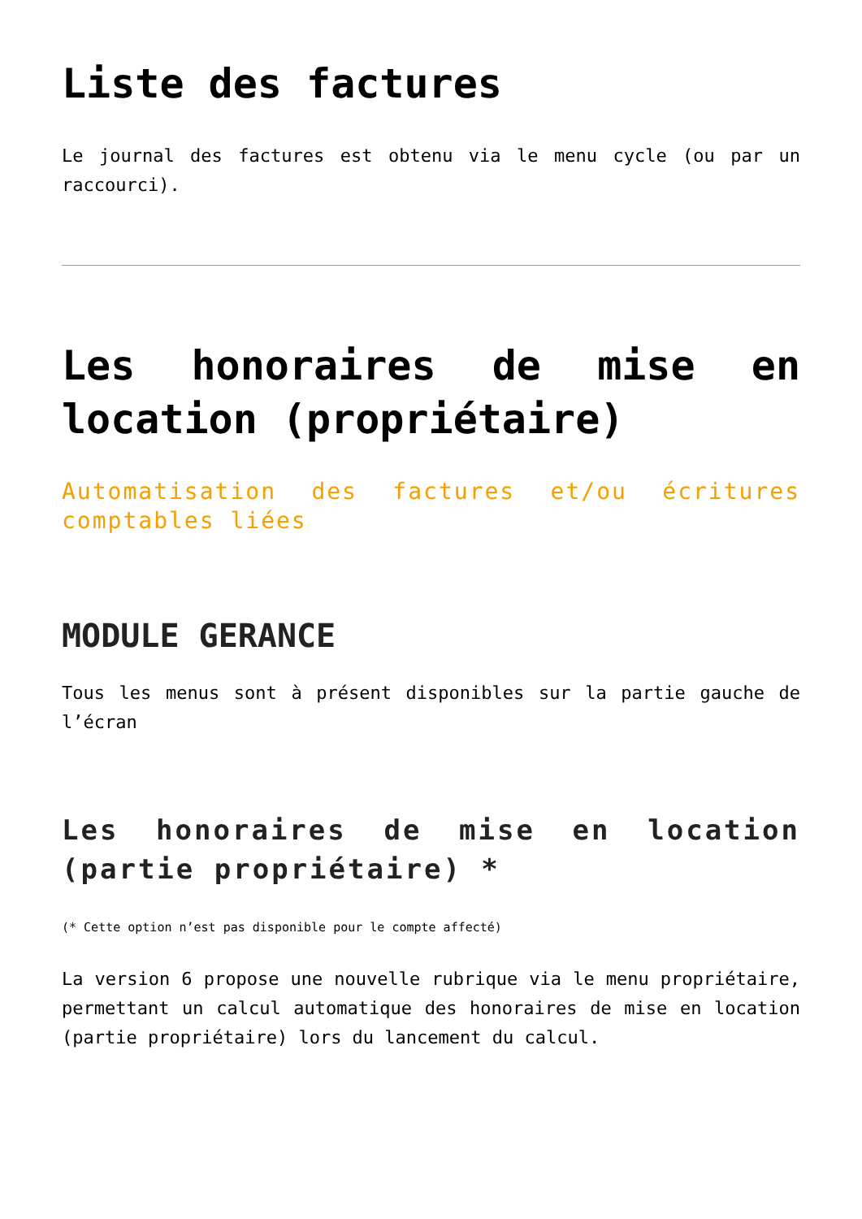Liste des factures
Le journal des factures est obtenu via le menu cycle (ou par un raccourci).
Les honoraires de mise en location (propriétaire)
Automatisation des factures et/ou écritures comptables liées
MODULE GERANCE
Tous les menus sont à présent disponibles sur la partie gauche de l’écran
Les honoraires de mise en location (partie propriétaire) *
(* Cette option n’est pas disponible pour le compte affecté)
La version 6 propose une nouvelle rubrique via le menu propriétaire, permettant un calcul automatique des honoraires de mise en location (partie propriétaire) lors du lancement du calcul.